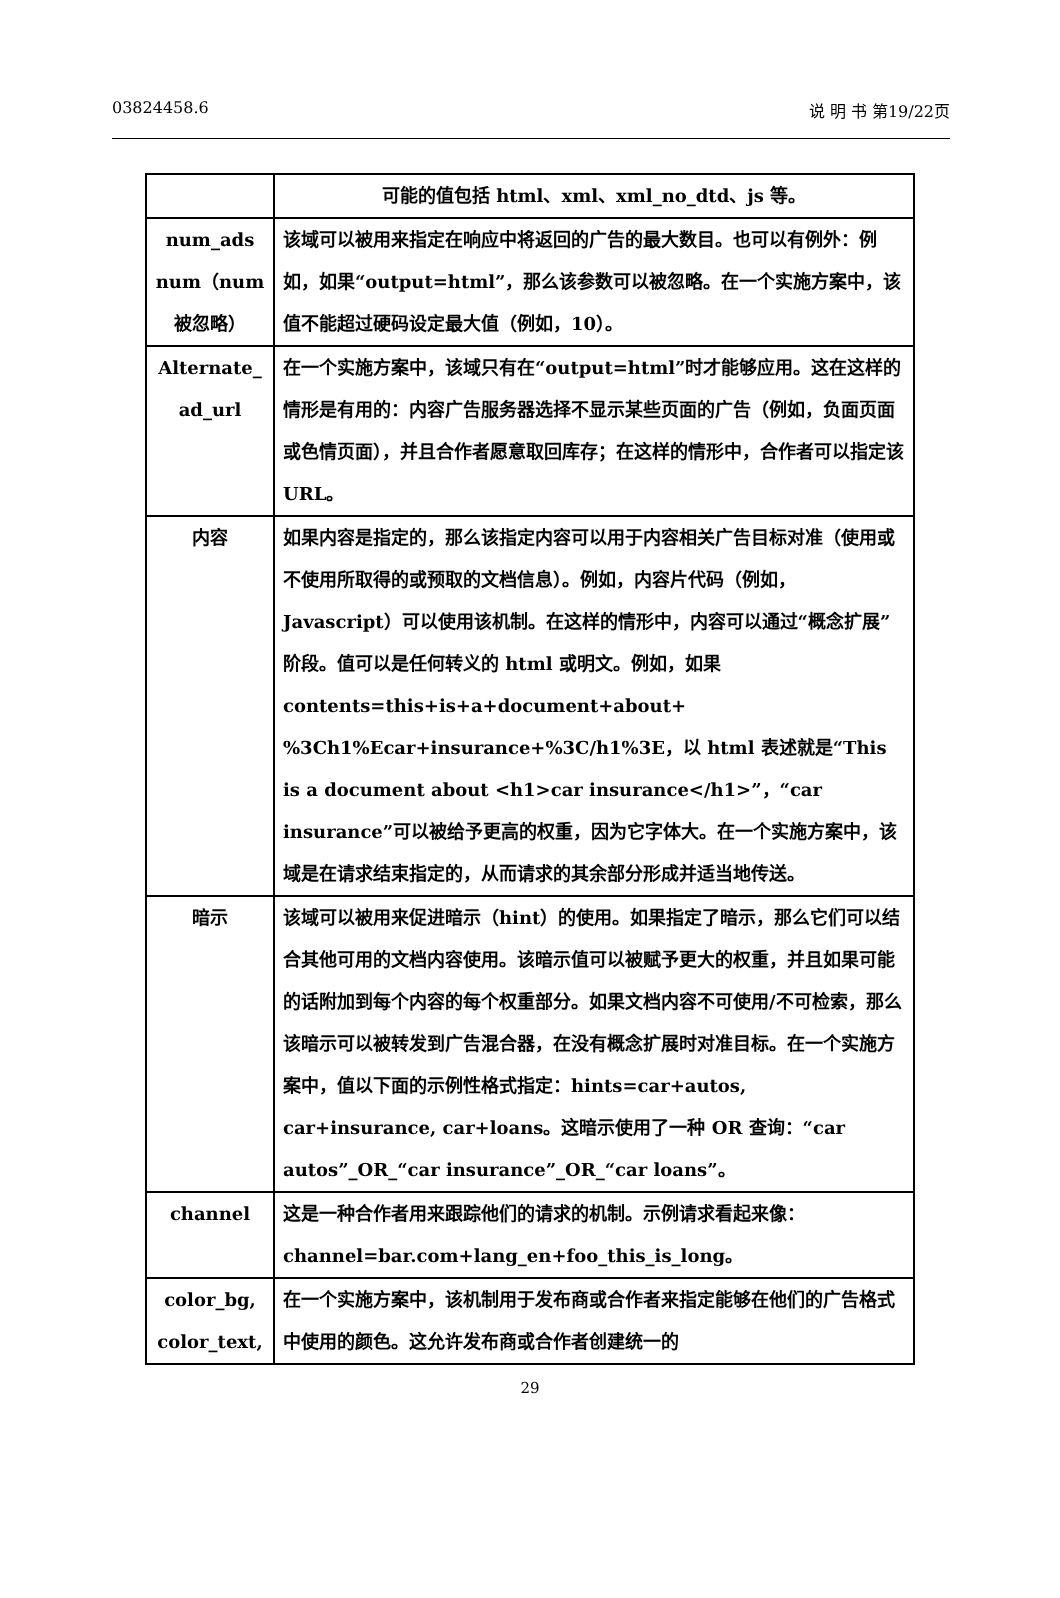03824458.6 说 明 书 第19/22页
| | 可能的值包括 html、xml、xml_no_dtd、js 等。 |
| num_ads num（num 被忽略） | 该域可以被用来指定在响应中将返回的广告的最大数目。也可以有例外：例如，如果“output=html”，那么该参数可以被忽略。在一个实施方案中，该值不能超过硬码设定最大值（例如，10）。 |
| Alternate_ ad_url | 在一个实施方案中，该域只有在“output=html”时才能够应用。这在这样的情形是有用的：内容广告服务器选择不显示某些页面的广告（例如，负面页面或色情页面），并且合作者愿意取回库存；在这样的情形中，合作者可以指定该 URL。 |
| 内容 | 如果内容是指定的，那么该指定内容可以用于内容相关广告目标对准（使用或不使用所取得的或预取的文档信息）。例如，内容片代码（例如，Javascript）可以使用该机制。在这样的情形中，内容可以通过“概念扩展”阶段。值可以是任何转义的 html 或明文。例如，如果 contents=this+is+a+document+about+ %3Ch1%Ecar+insurance+%3C/h1%3E，以 html 表述就是“This is a document about <h1>car insurance</h1>”，“car insurance”可以被给予更高的权重，因为它字体大。在一个实施方案中，该域是在请求结束指定的，从而请求的其余部分形成并适当地传送。 |
| 暗示 | 该域可以被用来促进暗示（hint）的使用。如果指定了暗示，那么它们可以结合其他可用的文档内容使用。该暗示值可以被赋予更大的权重，并且如果可能的话附加到每个内容的每个权重部分。如果文档内容不可使用/不可检索，那么该暗示可以被转发到广告混合器，在没有概念扩展时对准目标。在一个实施方案中，值以下面的示例性格式指定：hints=car+autos, car+insurance, car+loans。这暗示使用了一种 OR 查询：“car autos”_OR_“car insurance”_OR_“car loans”。 |
| channel | 这是一种合作者用来跟踪他们的请求的机制。示例请求看起来像：channel=bar.com+lang_en+foo_this_is_long。 |
| color_bg, color_text, | 在一个实施方案中，该机制用于发布商或合作者来指定能够在他们的广告格式中使用的颜色。这允许发布商或合作者创建统一的 |
29